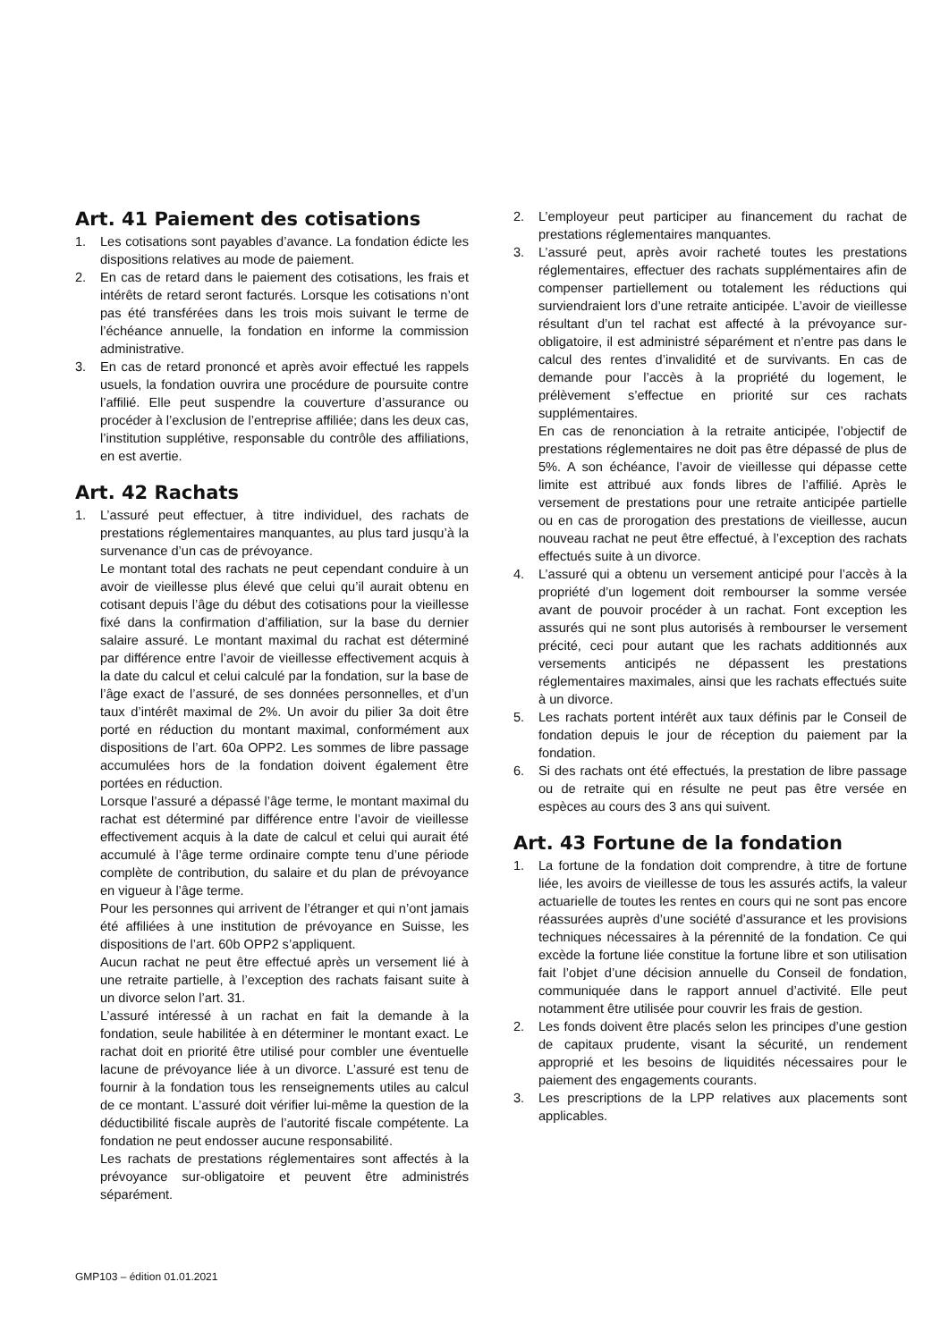Art. 41 Paiement des cotisations
1. Les cotisations sont payables d’avance. La fondation édicte les dispositions relatives au mode de paiement.
2. En cas de retard dans le paiement des cotisations, les frais et intérêts de retard seront facturés. Lorsque les cotisations n’ont pas été transférées dans les trois mois suivant le terme de l’échéance annuelle, la fondation en informe la commission administrative.
3. En cas de retard prononcé et après avoir effectué les rappels usuels, la fondation ouvrira une procédure de poursuite contre l’affilié. Elle peut suspendre la couverture d’assurance ou procéder à l’exclusion de l’entreprise affiliée; dans les deux cas, l’institution supplétive, responsable du contrôle des affiliations, en est avertie.
Art. 42 Rachats
1. L’assuré peut effectuer, à titre individuel, des rachats de prestations réglementaires manquantes, au plus tard jusqu’à la survenance d’un cas de prévoyance.
Le montant total des rachats ne peut cependant conduire à un avoir de vieillesse plus élevé que celui qu’il aurait obtenu en cotisant depuis l’âge du début des cotisations pour la vieillesse fixé dans la confirmation d’affiliation, sur la base du dernier salaire assuré. Le montant maximal du rachat est déterminé par différence entre l’avoir de vieillesse effectivement acquis à la date du calcul et celui calculé par la fondation, sur la base de l’âge exact de l’assuré, de ses données personnelles, et d’un taux d’intérêt maximal de 2%. Un avoir du pilier 3a doit être porté en réduction du montant maximal, conformément aux dispositions de l’art. 60a OPP2. Les sommes de libre passage accumulées hors de la fondation doivent également être portées en réduction.
Lorsque l’assuré a dépassé l’âge terme, le montant maximal du rachat est déterminé par différence entre l’avoir de vieillesse effectivement acquis à la date de calcul et celui qui aurait été accumulé à l’âge terme ordinaire compte tenu d’une période complète de contribution, du salaire et du plan de prévoyance en vigueur à l’âge terme.
Pour les personnes qui arrivent de l’étranger et qui n’ont jamais été affiliées à une institution de prévoyance en Suisse, les dispositions de l’art. 60b OPP2 s’appliquent.
Aucun rachat ne peut être effectué après un versement lié à une retraite partielle, à l’exception des rachats faisant suite à un divorce selon l’art. 31.
L’assuré intéressé à un rachat en fait la demande à la fondation, seule habilitée à en déterminer le montant exact. Le rachat doit en priorité être utilisé pour combler une éventuelle lacune de prévoyance liée à un divorce. L’assuré est tenu de fournir à la fondation tous les renseignements utiles au calcul de ce montant. L’assuré doit vérifier lui-même la question de la déductibilité fiscale auprès de l’autorité fiscale compétente. La fondation ne peut endosser aucune responsabilité.
Les rachats de prestations réglementaires sont affectés à la prévoyance sur-obligatoire et peuvent être administrés séparément.
2. L’employeur peut participer au financement du rachat de prestations réglementaires manquantes.
3. L’assuré peut, après avoir racheté toutes les prestations réglementaires, effectuer des rachats supplémentaires afin de compenser partiellement ou totalement les réductions qui surviendraient lors d’une retraite anticipée. L’avoir de vieillesse résultant d’un tel rachat est affecté à la prévoyance sur-obligatoire, il est administré séparément et n’entre pas dans le calcul des rentes d’invalidité et de survivants. En cas de demande pour l’accès à la propriété du logement, le prélèvement s’effectue en priorité sur ces rachats supplémentaires.
En cas de renonciation à la retraite anticipée, l’objectif de prestations réglementaires ne doit pas être dépassé de plus de 5%. A son échéance, l’avoir de vieillesse qui dépasse cette limite est attribué aux fonds libres de l’affilié. Après le versement de prestations pour une retraite anticipée partielle ou en cas de prorogation des prestations de vieillesse, aucun nouveau rachat ne peut être effectué, à l’exception des rachats effectués suite à un divorce.
4. L’assuré qui a obtenu un versement anticipé pour l’accès à la propriété d’un logement doit rembourser la somme versée avant de pouvoir procéder à un rachat. Font exception les assurés qui ne sont plus autorisés à rembourser le versement précité, ceci pour autant que les rachats additionnés aux versements anticipés ne dépassent les prestations réglementaires maximales, ainsi que les rachats effectués suite à un divorce.
5. Les rachats portent intérêt aux taux définis par le Conseil de fondation depuis le jour de réception du paiement par la fondation.
6. Si des rachats ont été effectués, la prestation de libre passage ou de retraite qui en résulte ne peut pas être versée en espèces au cours des 3 ans qui suivent.
Art. 43 Fortune de la fondation
1. La fortune de la fondation doit comprendre, à titre de fortune liée, les avoirs de vieillesse de tous les assurés actifs, la valeur actuarielle de toutes les rentes en cours qui ne sont pas encore réassurées auprès d’une société d’assurance et les provisions techniques nécessaires à la pérennité de la fondation. Ce qui excède la fortune liée constitue la fortune libre et son utilisation fait l’objet d’une décision annuelle du Conseil de fondation, communiquée dans le rapport annuel d’activité. Elle peut notamment être utilisée pour couvrir les frais de gestion.
2. Les fonds doivent être placés selon les principes d’une gestion de capitaux prudente, visant la sécurité, un rendement approprié et les besoins de liquidités nécessaires pour le paiement des engagements courants.
3. Les prescriptions de la LPP relatives aux placements sont applicables.
GMP103 – édition 01.01.2021